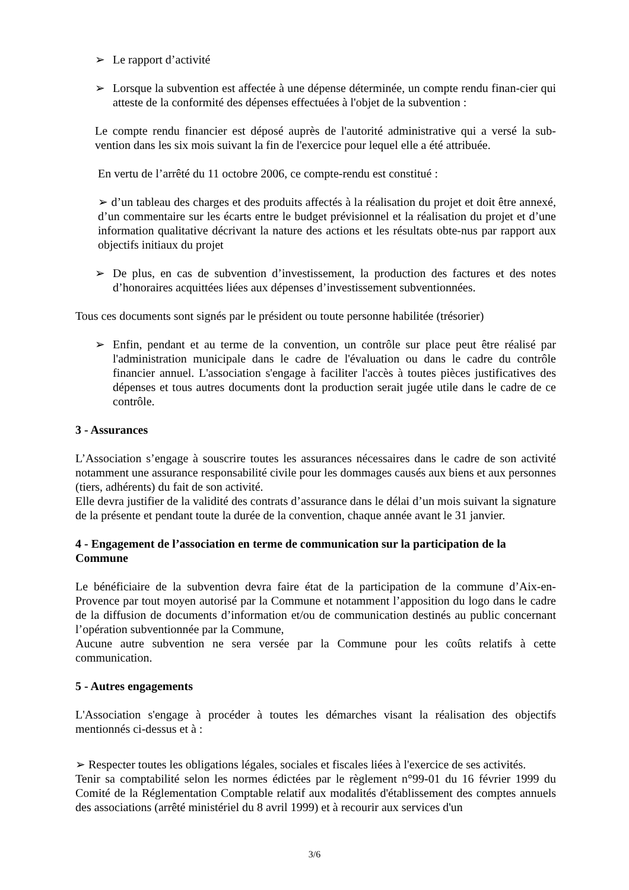➢ Le rapport d’activité
➢ Lorsque la subvention est affectée à une dépense déterminée, un compte rendu finan-cier qui atteste de la conformité des dépenses effectuées à l'objet de la subvention :
Le compte rendu financier est déposé auprès de l'autorité administrative qui a versé la sub-vention dans les six mois suivant la fin de l'exercice pour lequel elle a été attribuée.
En vertu de l’arrêté du 11 octobre 2006, ce compte-rendu est constitué :
➢ d’un tableau des charges et des produits affectés à la réalisation du projet et doit être annexé, d’un commentaire sur les écarts entre le budget prévisionnel et la réalisation du projet et d’une information qualitative décrivant la nature des actions et les résultats obte-nus par rapport aux objectifs initiaux du projet
➢ De plus, en cas de subvention d’investissement, la production des factures et des notes d’honoraires acquittées liées aux dépenses d’investissement subventionnées.
Tous ces documents sont signés par le président ou toute personne habilitée (trésorier)
➢ Enfin, pendant et au terme de la convention, un contrôle sur place peut être réalisé par l'administration municipale dans le cadre de l'évaluation ou dans le cadre du contrôle financier annuel. L'association s'engage à faciliter l'accès à toutes pièces justificatives des dépenses et tous autres documents dont la production serait jugée utile dans le cadre de ce contrôle.
3 - Assurances
L’Association s’engage à souscrire toutes les assurances nécessaires dans le cadre de son activité notamment une assurance responsabilité civile pour les dommages causés aux biens et aux personnes (tiers, adhérents) du fait de son activité.
Elle devra justifier de la validité des contrats d’assurance dans le délai d’un mois suivant la signature de la présente et pendant toute la durée de la convention, chaque année avant le 31 janvier.
4 - Engagement de l’association en terme de communication sur la participation de la Commune
Le bénéficiaire de la subvention devra faire état de la participation de la commune d’Aix-en-Provence par tout moyen autorisé par la Commune et notamment l’apposition du logo dans le cadre de la diffusion de documents d’information et/ou de communication destinés au public concernant l’opération subventionnée par la Commune,
Aucune autre subvention ne sera versée par la Commune pour les coûts relatifs à cette communication.
5 - Autres engagements
L'Association s'engage à procéder à toutes les démarches visant la réalisation des objectifs mentionnés ci-dessus et à :
➢ Respecter toutes les obligations légales, sociales et fiscales liées à l'exercice de ses activités.
Tenir sa comptabilité selon les normes édictées par le règlement n°99-01 du 16 février 1999 du Comité de la Réglementation Comptable relatif aux modalités d'établissement des comptes annuels des associations (arrêté ministériel du 8 avril 1999) et à recourir aux services d'un
3/6